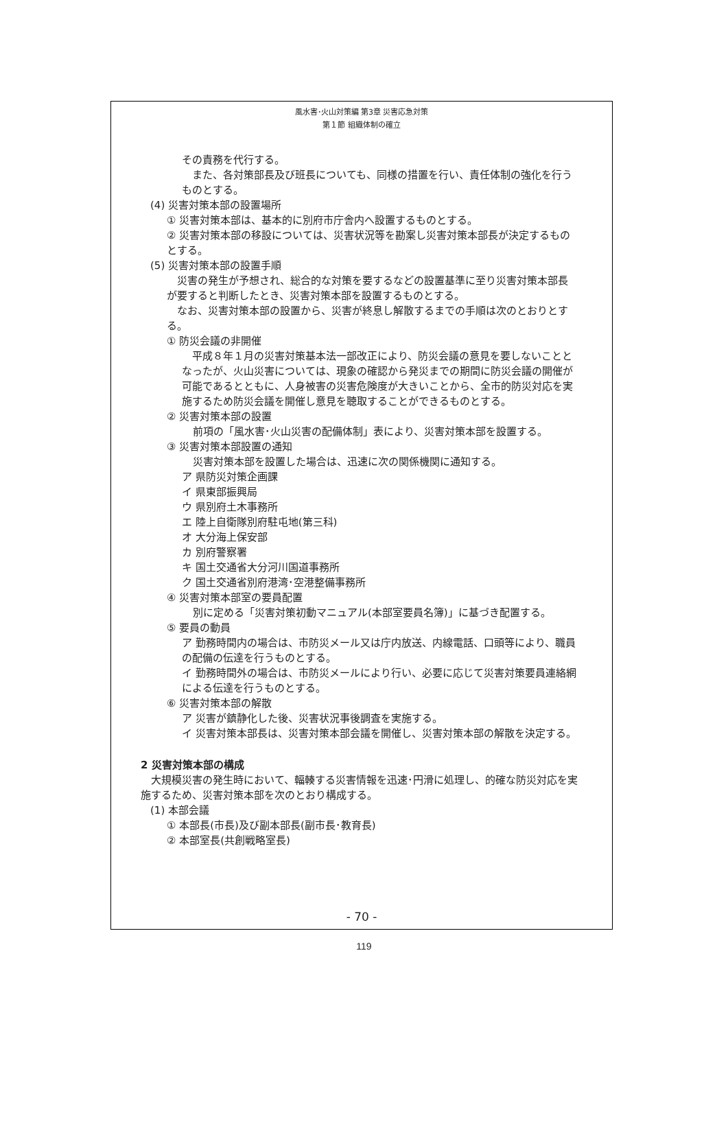風水害･火山対策編 第3章 災害応急対策
第１節 組織体制の確立
その責務を代行する。
　また、各対策部長及び班長についても、同様の措置を行い、責任体制の強化を行うものとする。
(4) 災害対策本部の設置場所
① 災害対策本部は、基本的に別府市庁舎内へ設置するものとする。
② 災害対策本部の移設については、災害状況等を勘案し災害対策本部長が決定するものとする。
(5) 災害対策本部の設置手順
　災害の発生が予想され、総合的な対策を要するなどの設置基準に至り災害対策本部長が要すると判断したとき、災害対策本部を設置するものとする。
　なお、災害対策本部の設置から、災害が終息し解散するまでの手順は次のとおりとする。
① 防災会議の非開催
　平成８年１月の災害対策基本法一部改正により、防災会議の意見を要しないこととなったが、火山災害については、現象の確認から発災までの期間に防災会議の開催が可能であるとともに、人身被害の災害危険度が大きいことから、全市的防災対応を実施するため防災会議を開催し意見を聴取することができるものとする。
② 災害対策本部の設置
前項の「風水害･火山災害の配備体制」表により、災害対策本部を設置する。
③ 災害対策本部設置の通知
災害対策本部を設置した場合は、迅速に次の関係機関に通知する。
ア 県防災対策企画課
イ 県東部振興局
ウ 県別府土木事務所
エ 陸上自衛隊別府駐屯地(第三科)
オ 大分海上保安部
カ 別府警察署
キ 国土交通省大分河川国道事務所
ク 国土交通省別府港湾･空港整備事務所
④ 災害対策本部室の要員配置
別に定める「災害対策初動マニュアル(本部室要員名簿)」に基づき配置する。
⑤ 要員の動員
ア 勤務時間内の場合は、市防災メール又は庁内放送、内線電話、口頭等により、職員の配備の伝達を行うものとする。
イ 勤務時間外の場合は、市防災メールにより行い、必要に応じて災害対策要員連絡網による伝達を行うものとする。
⑥ 災害対策本部の解散
ア 災害が鎮静化した後、災害状況事後調査を実施する。
イ 災害対策本部長は、災害対策本部会議を開催し、災害対策本部の解散を決定する。
2 災害対策本部の構成
　大規模災害の発生時において、輻輳する災害情報を迅速･円滑に処理し、的確な防災対応を実施するため、災害対策本部を次のとおり構成する。
(1) 本部会議
① 本部長(市長)及び副本部長(副市長･教育長)
② 本部室長(共創戦略室長)
- 70 -
119